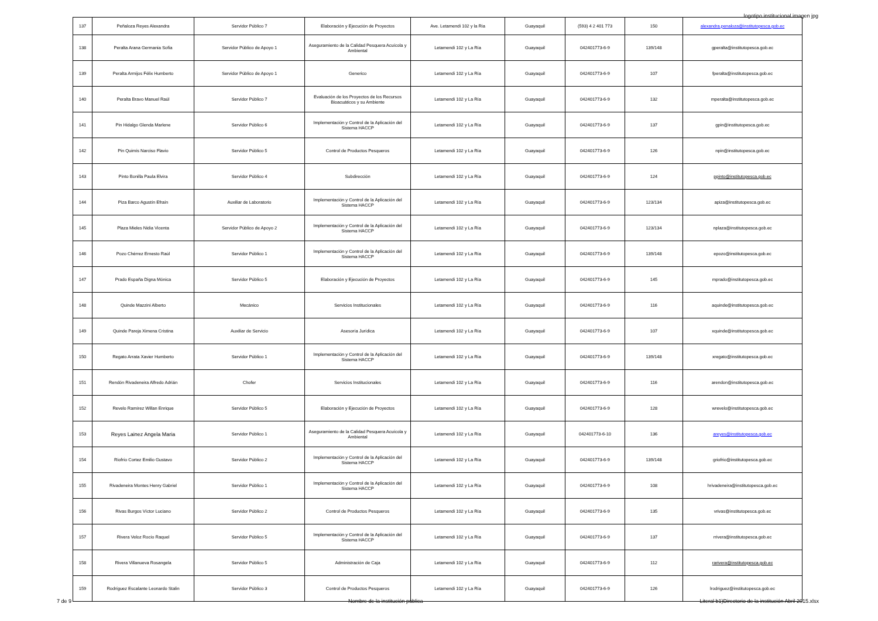logotipo institucional imagen jpg
| 137 | Peñaloza Reyes Alexandra | Servidor Público 7 | Elaboración y Ejecución de Proyectos | Ave. Letamendi 102 y la Ria | Guayaquil | (593) 4 2 401 773 | 150 | alexandra.penaloza@institutopesca.gob.ec |
| 138 | Peralta Arana Germania Sofía | Servidor Público de Apoyo 1 | Aseguramiento de la Calidad Pesquera Acuícola y Ambiental | Letamendi 102 y La Ría | Guayaquil | 042401773-6-9 | 139/148 | gperalta@institutopesca.gob.ec |
| 139 | Peralta Armijos Félix Humberto | Servidor Público de Apoyo 1 | Generico | Letamendi 102 y La Ría | Guayaquil | 042401773-6-9 | 107 | fperalta@institutopesca.gob.ec |
| 140 | Peralta Bravo Manuel Raúl | Servidor Público 7 | Evaluación de los Proyectos de los Recursos Bioacuáticos y su Ambiente | Letamendi 102 y La Ría | Guayaquil | 042401773-6-9 | 132 | mperalta@institutopesca.gob.ec |
| 141 | Pin Hidalgo Glenda Marlene | Servidor Público 6 | Implementación y Control de la Aplicación del Sistema HACCP | Letamendi 102 y La Ría | Guayaquil | 042401773-6-9 | 137 | gpin@institutopesca.gob.ec |
| 142 | Pin Quimís Narciso Flavio | Servidor Público 5 | Control de Productos Pesqueros | Letamendi 102 y La Ría | Guayaquil | 042401773-6-9 | 126 | npin@institutopesca.gob.ec |
| 143 | Pinto Bonilla Paula Elvira | Servidor Público 4 | Subdirección | Letamendi 102 y La Ría | Guayaquil | 042401773-6-9 | 124 | ppinto@institutopesca.gob.ec |
| 144 | Piza Barco Agustín Efraín | Auxiliar de Laboratorio | Implementación y Control de la Aplicación del Sistema HACCP | Letamendi 102 y La Ría | Guayaquil | 042401773-6-9 | 123/134 | apiza@institutopesca.gob.ec |
| 145 | Plaza Mieles Nidia Vicenta | Servidor Público de Apoyo 2 | Implementación y Control de la Aplicación del Sistema HACCP | Letamendi 102 y La Ría | Guayaquil | 042401773-6-9 | 123/134 | nplaza@institutopesca.gob.ec |
| 146 | Pozo Chérrez Ernesto Raúl | Servidor Público 1 | Implementación y Control de la Aplicación del Sistema HACCP | Letamendi 102 y La Ría | Guayaquil | 042401773-6-9 | 139/148 | epozo@institutopesca.gob.ec |
| 147 | Prado España Digna Mónica | Servidor Público 5 | Elaboración y Ejecución de Proyectos | Letamendi 102 y La Ría | Guayaquil | 042401773-6-9 | 145 | mprado@institutopesca.gob.ec |
| 148 | Quinde Mazzini Alberto | Mecánico | Servicios Institucionales | Letamendi 102 y La Ría | Guayaquil | 042401773-6-9 | 116 | aquinde@institutopesca.gob.ec |
| 149 | Quinde Pareja Ximena Cristina | Auxiliar de Servicio | Asesoría Jurídica | Letamendi 102 y La Ría | Guayaquil | 042401773-6-9 | 107 | xquinde@institutopesca.gob.ec |
| 150 | Regato Arrata Xavier Humberto | Servidor Público 1 | Implementación y Control de la Aplicación del Sistema HACCP | Letamendi 102 y La Ría | Guayaquil | 042401773-6-9 | 139/148 | xregato@institutopesca.gob.ec |
| 151 | Rendón Rivadeneira Alfredo Adrián | Chofer | Servicios Institucionales | Letamendi 102 y La Ría | Guayaquil | 042401773-6-9 | 116 | arendon@institutopesca.gob.ec |
| 152 | Revelo Ramírez Willan Enrique | Servidor Público 5 | Elaboración y Ejecución de Proyectos | Letamendi 102 y La Ría | Guayaquil | 042401773-6-9 | 128 | wrevelo@institutopesca.gob.ec |
| 153 | Reyes Lainez Angela Maria | Servidor Público 1 | Aseguramiento de la Calidad Pesquera Acuícola y Ambiental | Letamendi 102 y La Ría | Guayaquil | 042401773-6-10 | 136 | areyes@institutopesca.gob.ec |
| 154 | Riofrío Cortez Emilio Gustavo | Servidor Público 2 | Implementación y Control de la Aplicación del Sistema HACCP | Letamendi 102 y La Ría | Guayaquil | 042401773-6-9 | 139/148 | griofrio@institutopesca.gob.ec |
| 155 | Rivadeneira Montes Henry Gabriel | Servidor Público 1 | Implementación y Control de la Aplicación del Sistema HACCP | Letamendi 102 y La Ría | Guayaquil | 042401773-6-9 | 108 | hrivadeneira@institutopesca.gob.ec |
| 156 | Rivas Burgos Víctor Luciano | Servidor Público 2 | Control de Productos Pesqueros | Letamendi 102 y La Ría | Guayaquil | 042401773-6-9 | 135 | vrivas@institutopesca.gob.ec |
| 157 | Rivera Veloz Rocío Raquel | Servidor Público 5 | Implementación y Control de la Aplicación del Sistema HACCP | Letamendi 102 y La Ría | Guayaquil | 042401773-6-9 | 137 | rrivera@institutopesca.gob.ec |
| 158 | Rivera Villanueva Rosangela | Servidor Público 5 | Administración de Caja | Letamendi 102 y La Ría | Guayaquil | 042401773-6-9 | 112 | rarivera@institutopesca.gob.ec |
| 159 | Rodríguez Escalante Leonardo Stalin | Servidor Público 3 | Control de Productos Pesqueros | Letamendi 102 y La Ría | Guayaquil | 042401773-6-9 | 126 | lrodriguez@institutopesca.gob.ec |
7 de 9 Nombre de la institución pública Literal b1)Directorio de la institución Abril 2015.xlsx